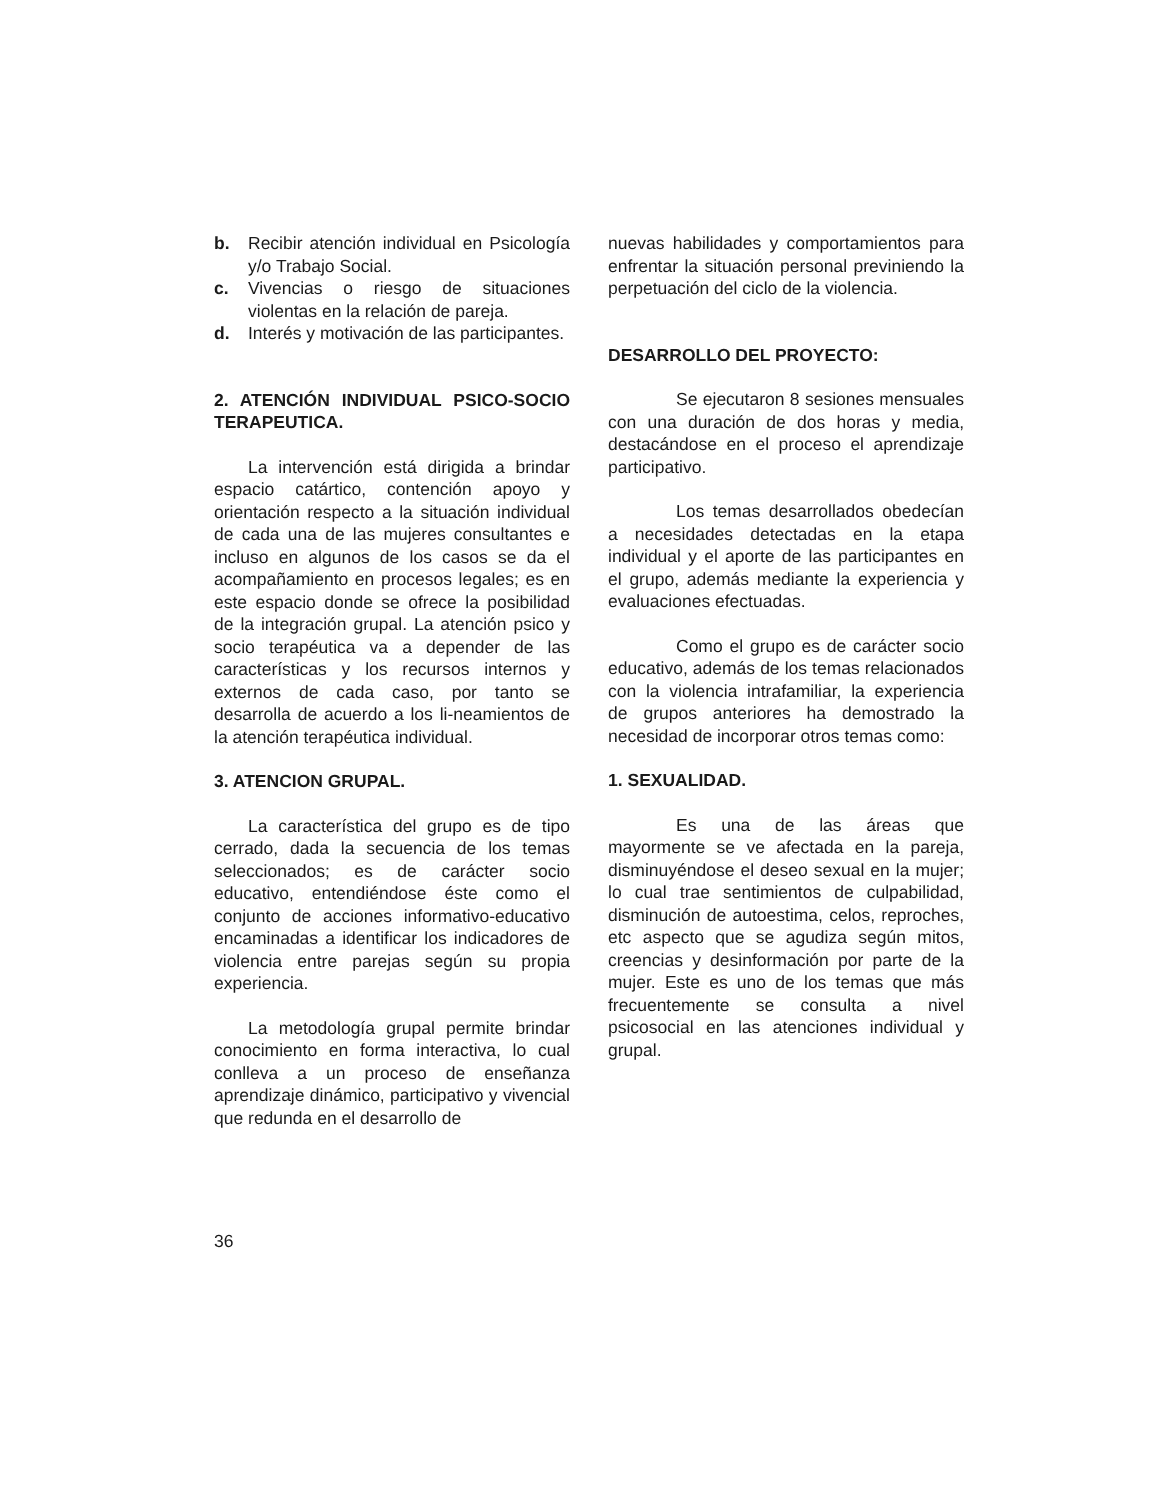b. Recibir atención individual en Psicología y/o Trabajo Social.
c. Vivencias o riesgo de situaciones violentas en la relación de pareja.
d. Interés y motivación de las participantes.
2. ATENCIÓN INDIVIDUAL PSICO-SOCIO TERAPEUTICA.
La intervención está dirigida a brindar espacio catártico, contención apoyo y orientación respecto a la situación individual de cada una de las mujeres consultantes e incluso en algunos de los casos se da el acompañamiento en procesos legales; es en este espacio donde se ofrece la posibilidad de la integración grupal. La atención psico y socio terapéutica va a depender de las características y los recursos internos y externos de cada caso, por tanto se desarrolla de acuerdo a los li-neamientos de la atención terapéutica individual.
3. ATENCION GRUPAL.
La característica del grupo es de tipo cerrado, dada la secuencia de los temas seleccionados; es de carácter socio educativo, entendiéndose éste como el conjunto de acciones informativo-educativo encaminadas a identificar los indicadores de violencia entre parejas según su propia experiencia.
La metodología grupal permite brindar conocimiento en forma interactiva, lo cual conlleva a un proceso de enseñanza aprendizaje dinámico, participativo y vivencial que redunda en el desarrollo de
nuevas habilidades y comportamientos para enfrentar la situación personal previniendo la perpetuación del ciclo de la violencia.
DESARROLLO DEL PROYECTO:
Se ejecutaron 8 sesiones mensuales con una duración de dos horas y media, destacándose en el proceso el aprendizaje participativo.
Los temas desarrollados obedecían a necesidades detectadas en la etapa individual y el aporte de las participantes en el grupo, además mediante la experiencia y evaluaciones efectuadas.
Como el grupo es de carácter socio educativo, además de los temas relacionados con la violencia intrafamiliar, la experiencia de grupos anteriores ha demostrado la necesidad de incorporar otros temas como:
1. SEXUALIDAD.
Es una de las áreas que mayormente se ve afectada en la pareja, disminuyéndose el deseo sexual en la mujer; lo cual trae sentimientos de culpabilidad, disminución de autoestima, celos, reproches, etc aspecto que se agudiza según mitos, creencias y desinformación por parte de la mujer. Este es uno de los temas que más frecuentemente se consulta a nivel psicosocial en las atenciones individual y grupal.
36